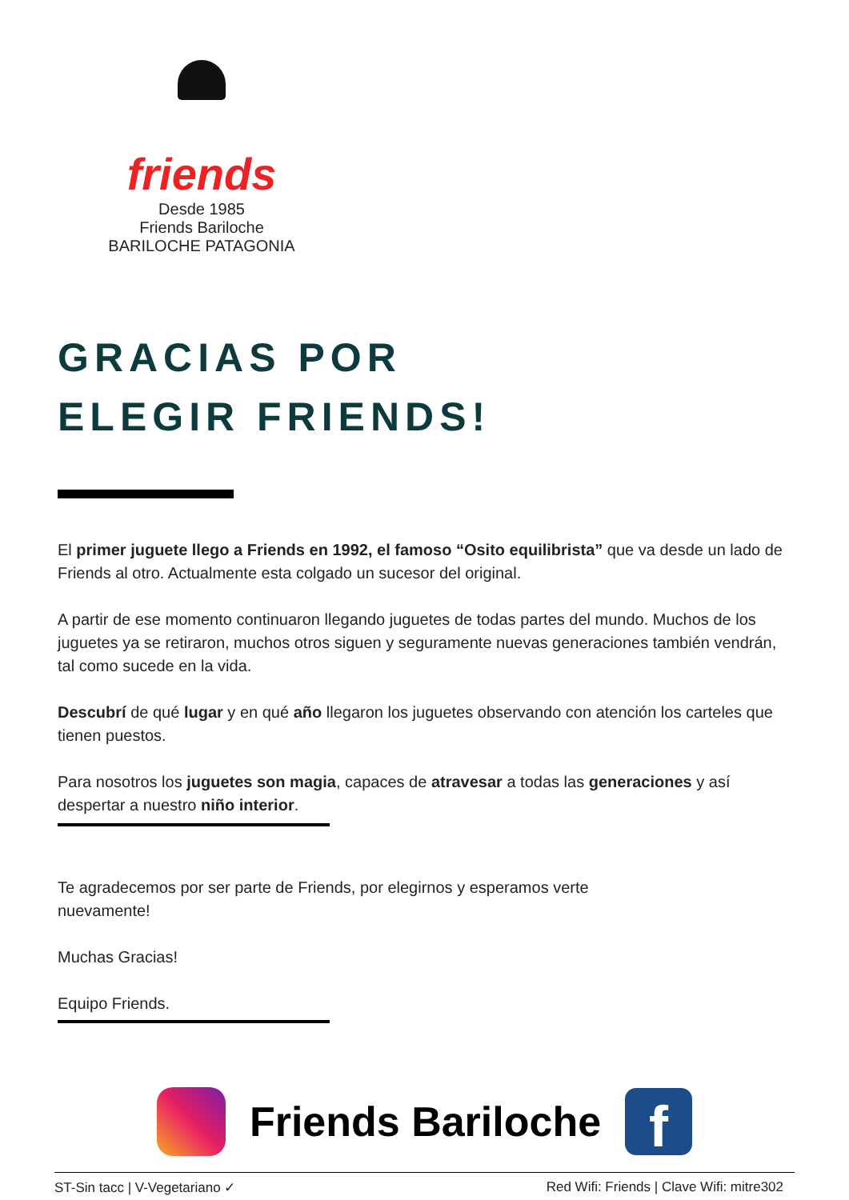friends
Desde 1985
Friends Bariloche
BARILOCHE PATAGONIA
GRACIAS POR
ELEGIR FRIENDS!
El primer juguete llego a Friends en 1992, el famoso “Osito equilibrista” que va desde un lado de Friends al otro. Actualmente esta colgado un sucesor del original.
A partir de ese momento continuaron llegando juguetes de todas partes del mundo. Muchos de los juguetes ya se retiraron, muchos otros siguen y seguramente nuevas generaciones también vendrán, tal como sucede en la vida.
Descubrí de qué lugar y en qué año llegaron los juguetes observando con atención los carteles que tienen puestos.
Para nosotros los juguetes son magia, capaces de atravesar a todas las generaciones y así despertar a nuestro niño interior.
Te agradecemos por ser parte de Friends, por elegirnos y esperamos verte
nuevamente!
Muchas Gracias!
Equipo Friends.
Friends Bariloche
f
ST-Sin tacc | V-Vegetariano ✓ Red Wifi: Friends | Clave Wifi: mitre302